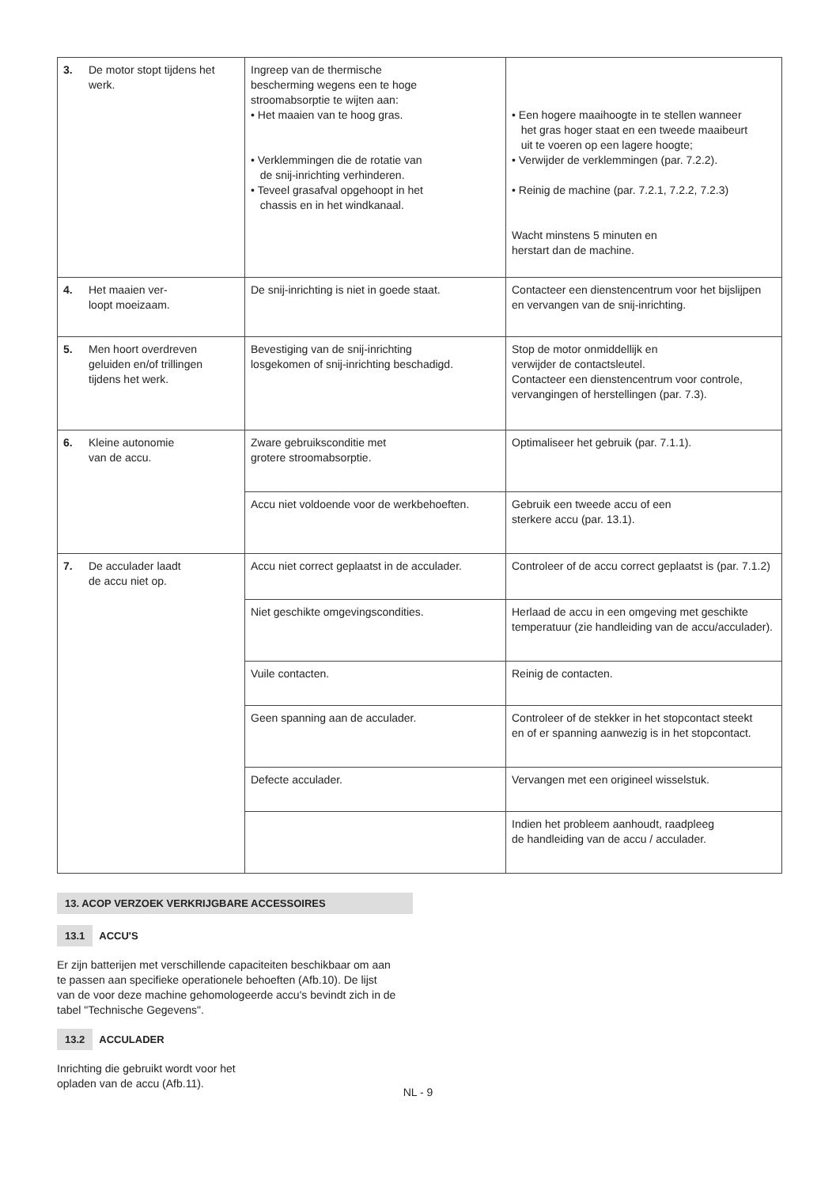| 3. De motor stopt tijdens het werk. | Ingreep van de thermische bescherming wegens een te hoge stroomabsorptie te wijten aan: • Het maaien van te hoog gras. • Verklemmingen die de rotatie van de snij-inrichting verhinderen. • Teveel grasafval opgehoopt in het chassis en in het windkanaal. | • Een hogere maaihoogte in te stellen wanneer het gras hoger staat en een tweede maaibeurt uit te voeren op een lagere hoogte; • Verwijder de verklemmingen (par. 7.2.2). • Reinig de machine (par. 7.2.1, 7.2.2, 7.2.3) Wacht minstens 5 minuten en herstart dan de machine. |
| 4. Het maaien ver- loopt moeizaam. | De snij-inrichting is niet in goede staat. | Contacteer een dienstencentrum voor het bijslijpen en vervangen van de snij-inrichting. |
| 5. Men hoort overdreven geluiden en/of trillingen tijdens het werk. | Bevestiging van de snij-inrichting losgekomen of snij-inrichting beschadigd. | Stop de motor onmiddellijk en verwijder de contactsleutel. Contacteer een dienstencentrum voor controle, vervangingen of herstellingen (par. 7.3). |
| 6. Kleine autonomie van de accu. | Zware gebruiksconditie met grotere stroomabsorptie. | Optimaliseer het gebruik (par. 7.1.1). |
| | Accu niet voldoende voor de werkbehoeften. | Gebruik een tweede accu of een sterkere accu (par. 13.1). |
| 7. De acculader laadt de accu niet op. | Accu niet correct geplaatst in de acculader. | Controleer of de accu correct geplaatst is (par. 7.1.2) |
| | Niet geschikte omgevingscondities. | Herlaad de accu in een omgeving met geschikte temperatuur (zie handleiding van de accu/acculader). |
| | Vuile contacten. | Reinig de contacten. |
| | Geen spanning aan de acculader. | Controleer of de stekker in het stopcontact steekt en of er spanning aanwezig is in het stopcontact. |
| | Defecte acculader. | Vervangen met een origineel wisselstuk. |
| | | Indien het probleem aanhoudt, raadpleeg de handleiding van de accu / acculader. |
13. ACOP VERZOEK VERKRIJGBARE ACCESSOIRES
13.1 ACCU'S
Er zijn batterijen met verschillende capaciteiten beschikbaar om aan te passen aan specifieke operationele behoeften (Afb.10). De lijst van de voor deze machine gehomologeerde accu's bevindt zich in de tabel "Technische Gegevens".
13.2 ACCULADER
Inrichting die gebruikt wordt voor het opladen van de accu (Afb.11).
NL - 9